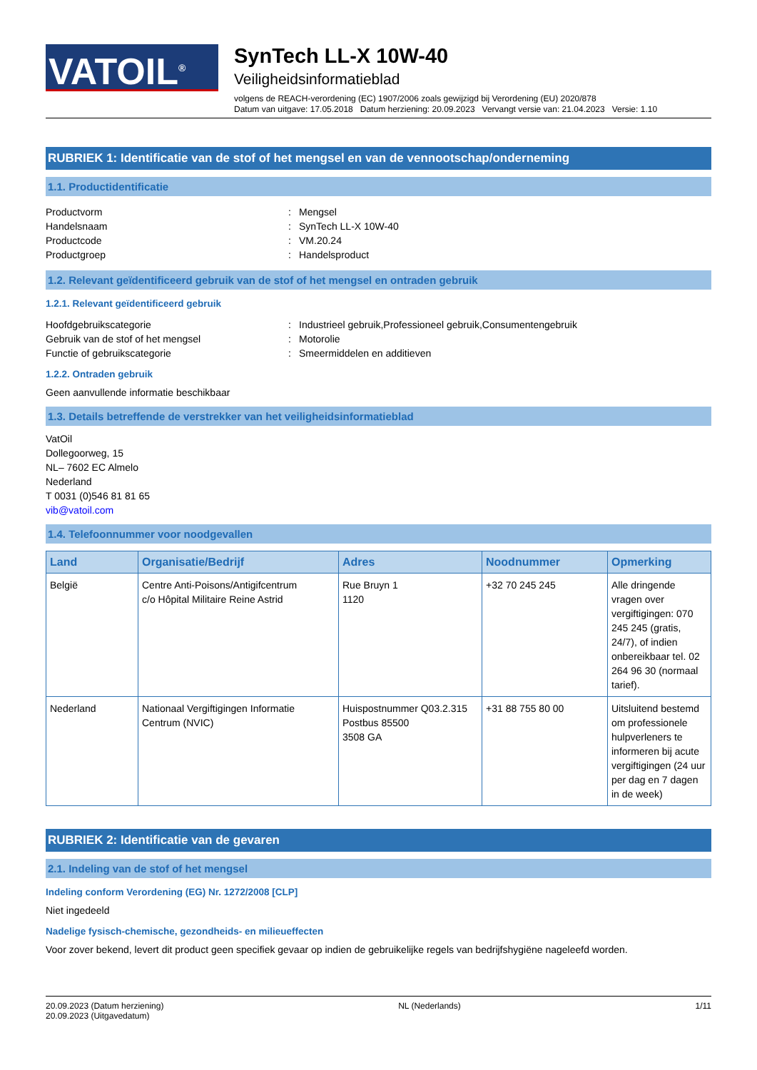VATOIL<sup>®</sup>
SynTech LL-X 10W-40
Veiligheidsinformatieblad
volgens de REACH-verordening (EC) 1907/2006 zoals gewijzigd bij Verordening (EU) 2020/878
Datum van uitgave: 17.05.2018 Datum herziening: 20.09.2023 Vervangt versie van: 21.04.2023 Versie: 1.10
RUBRIEK 1: Identificatie van de stof of het mengsel en van de vennootschap/onderneming
1.1. Productidentificatie
Productvorm: Mengsel Handelsnaam: SynTech LL-X 10W-40 Productcode: VM.20.24 Productgroep: Handelsproduct
1.2. Relevant geïdentificeerd gebruik van de stof of het mengsel en ontraden gebruik
1.2.1. Relevant geïdentificeerd gebruik
Hoofdgebruikscategorie: Industrieel gebruik,Professioneel gebruik,Consumentengebruik Gebruik van de stof of het mengsel: Motorolie Functie of gebruikscategorie: Smeermiddelen en additieven
1.2.2. Ontraden gebruik
Geen aanvullende informatie beschikbaar
1.3. Details betreffende de verstrekker van het veiligheidsinformatieblad
VatOil
Dollegoorweg, 15
NL– 7602 EC Almelo
Nederland
T 0031 (0)546 81 81 65
vib@vatoil.com
1.4. Telefoonnummer voor noodgevallen
| Land | Organisatie/Bedrijf | Adres | Noodnummer | Opmerking |
| --- | --- | --- | --- | --- |
| België | Centre Anti-Poisons/Antigifcentrum c/o Hôpital Militaire Reine Astrid | Rue Bruyn 1 1120 | +32 70 245 245 | Alle dringende vragen over vergiftigingen: 070 245 245 (gratis, 24/7), of indien onbereikbaar tel. 02 264 96 30 (normaal tarief). |
| Nederland | Nationaal Vergiftigingen Informatie Centrum (NVIC) | Huispostnummer Q03.2.315 Postbus 85500 3508 GA | +31 88 755 80 00 | Uitsluitend bestemd om professionele hulpverleners te informeren bij acute vergiftigingen (24 uur per dag en 7 dagen in de week) |
RUBRIEK 2: Identificatie van de gevaren
2.1. Indeling van de stof of het mengsel
Indeling conform Verordening (EG) Nr. 1272/2008 [CLP]
Niet ingedeeld
Nadelige fysisch-chemische, gezondheids- en milieueffecten
Voor zover bekend, levert dit product geen specifiek gevaar op indien de gebruikelijke regels van bedrijfshygiëne nageleefd worden.
20.09.2023 (Datum herziening)
20.09.2023 (Uitgavedatum) NL (Nederlands) 1/11